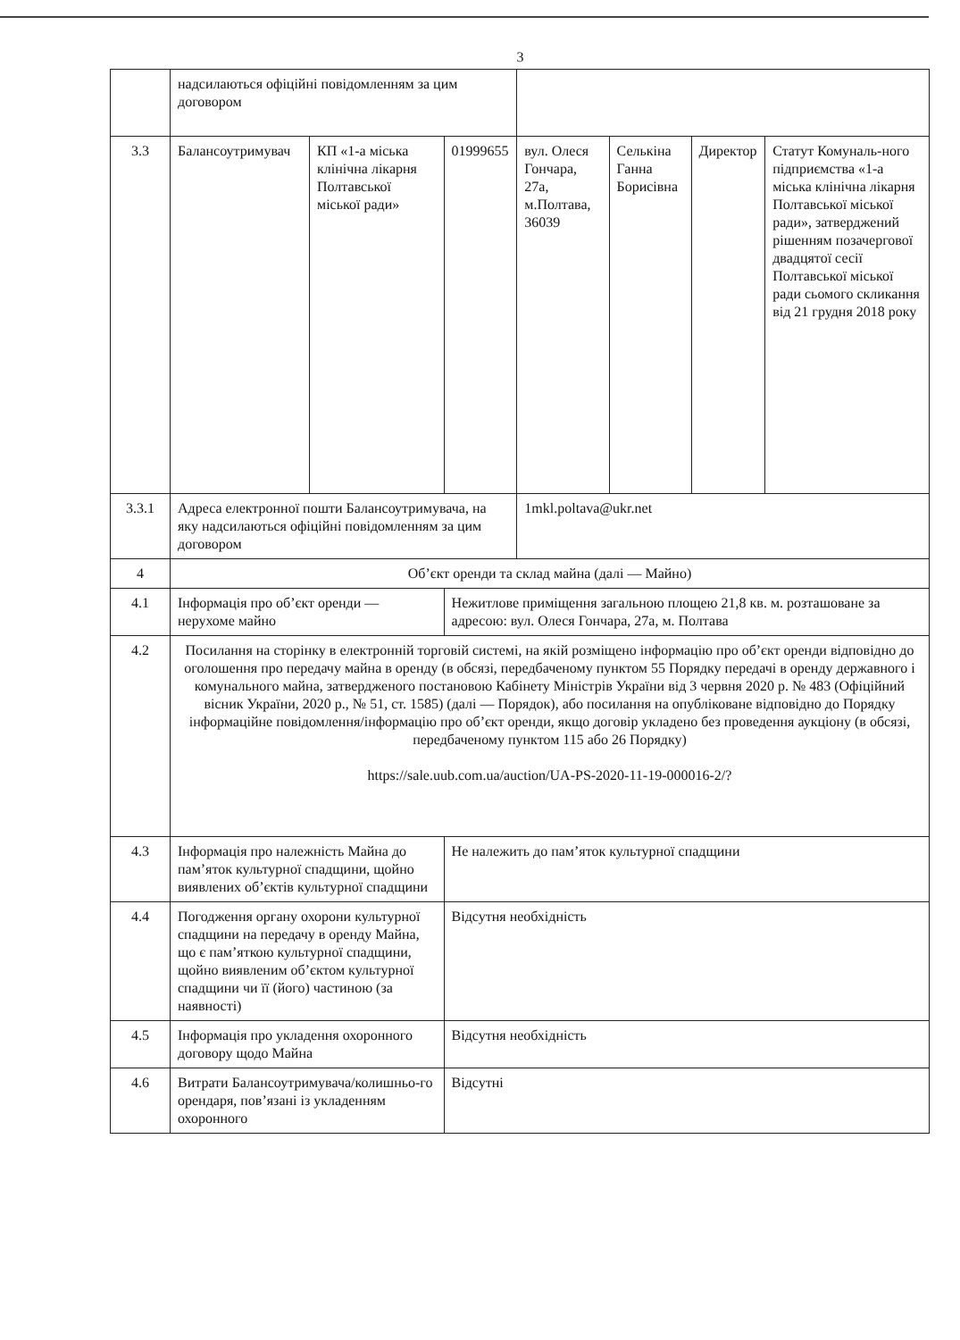3
| | надсилаються офіційні повідомленням за цим договором | | | | | | |
| 3.3 | Балансоутримувач | КП «1-а міська клінічна лікарня Полтавської міської ради» | 01999655 | вул. Олеся Гончара, 27а, м.Полтава, 36039 | Селькіна Ганна Борисівна | Директор | Статут Комуналь-ного підприємства «1-а міська клінічна лікарня Полтавської міської ради», затверджений рішенням позачергової двадцятої сесії Полтавської міської ради сьомого скликання від 21 грудня 2018 року |
| 3.3.1 | Адреса електронної пошти Балансоутримувача, на яку надсилаються офіційні повідомленням за цим договором | | | 1mkl.poltava@ukr.net | | | |
| 4 | Об’єкт оренди та склад майна (далі — Майно) | | | | | | |
| 4.1 | Інформація про об’єкт оренди — нерухоме майно | | Нежитлове приміщення загальною площею 21,8 кв. м. розташоване за адресою: вул. Олеся Гончара, 27а, м. Полтава | | | | |
| 4.2 | Посилання на сторінку в електронній торговій системі, на якій розміщено інформацію про об’єкт оренди відповідно до оголошення про передачу майна в оренду (в обсязі, передбаченому пунктом 55 Порядку передачі в оренду державного і комунального майна, затвердженого постановою Кабінету Міністрів України від 3 червня 2020 р. № 483 (Офіційний вісник України, 2020 р., № 51, ст. 1585) (далі — Порядок), або посилання на опубліковане відповідно до Порядку інформаційне повідомлення/інформацію про об’єкт оренди, якщо договір укладено без проведення аукціону (в обсязі, передбаченому пунктом 115 або 26 Порядку) https://sale.uub.com.ua/auction/UA-PS-2020-11-19-000016-2/? | | | | | | |
| 4.3 | Інформація про належність Майна до пам’яток культурної спадщини, щойно виявлених об’єктів культурної спадщини | | Не належить до пам’яток культурної спадщини | | | | |
| 4.4 | Погодження органу охорони культурної спадщини на передачу в оренду Майна, що є пам’яткою культурної спадщини, щойно виявленим об’єктом культурної спадщини чи її (його) частиною (за наявності) | | Відсутня необхідність | | | | |
| 4.5 | Інформація про укладення охоронного договору щодо Майна | | Відсутня необхідність | | | | |
| 4.6 | Витрати Балансоутримувача/колишньо-го орендаря, пов’язані із укладенням охоронного | | Відсутні | | | | |